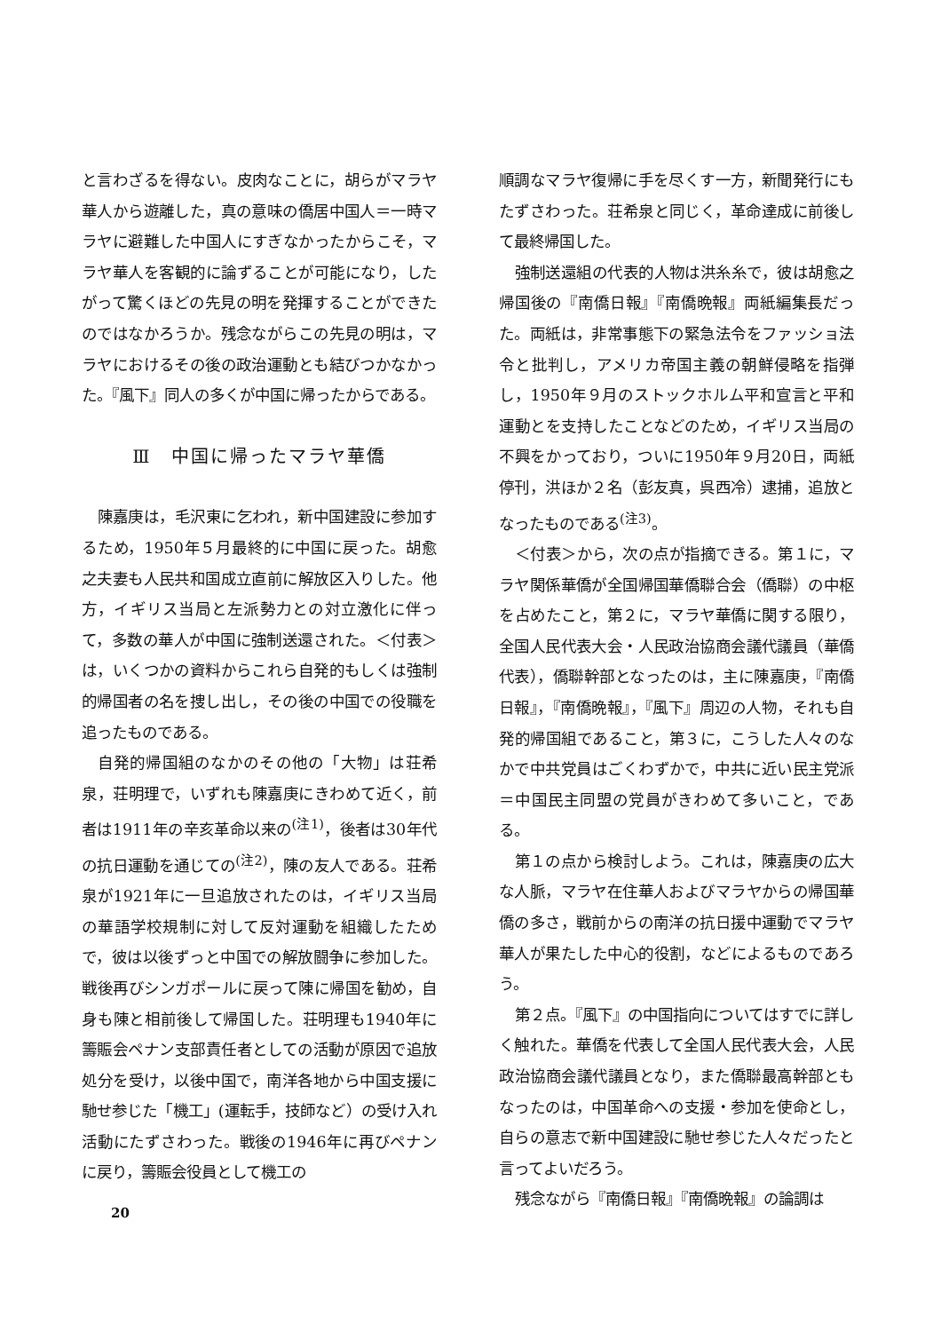と言わざるを得ない。皮肉なことに，胡らがマラヤ華人から遊離した，真の意味の僑居中国人＝一時マラヤに避難した中国人にすぎなかったからこそ，マラヤ華人を客観的に論ずることが可能になり，したがって驚くほどの先見の明を発揮することができたのではなかろうか。残念ながらこの先見の明は，マラヤにおけるその後の政治運動とも結びつかなかった。『風下』同人の多くが中国に帰ったからである。
Ⅲ　中国に帰ったマラヤ華僑
陳嘉庚は，毛沢東に乞われ，新中国建設に参加するため，1950年５月最終的に中国に戻った。胡愈之夫妻も人民共和国成立直前に解放区入りした。他方，イギリス当局と左派勢力との対立激化に伴って，多数の華人が中国に強制送還された。＜付表＞は，いくつかの資料からこれら自発的もしくは強制的帰国者の名を捜し出し，その後の中国での役職を追ったものである。
自発的帰国組のなかのその他の「大物」は荘希泉，荘明理で，いずれも陳嘉庚にきわめて近く，前者は1911年の辛亥革命以来の<sup>(注1)</sup>，後者は30年代の抗日運動を通じての<sup>(注2)</sup>，陳の友人である。荘希泉が1921年に一旦追放されたのは，イギリス当局の華語学校規制に対して反対運動を組織したためで，彼は以後ずっと中国での解放闘争に参加した。戦後再びシンガポールに戻って陳に帰国を勧め，自身も陳と相前後して帰国した。荘明理も1940年に籌賑会ペナン支部責任者としての活動が原因で追放処分を受け，以後中国で，南洋各地から中国支援に馳せ参じた「機工」(運転手，技師など）の受け入れ活動にたずさわった。戦後の1946年に再びペナンに戻り，籌賑会役員として機工の
順調なマラヤ復帰に手を尽くす一方，新聞発行にもたずさわった。荘希泉と同じく，革命達成に前後して最終帰国した。
強制送還組の代表的人物は洪糸糸で，彼は胡愈之帰国後の『南僑日報』『南僑晩報』両紙編集長だった。両紙は，非常事態下の緊急法令をファッショ法令と批判し，アメリカ帝国主義の朝鮮侵略を指弾し，1950年９月のストックホルム平和宣言と平和運動とを支持したことなどのため，イギリス当局の不興をかっており，ついに1950年９月20日，両紙停刊，洪ほか２名（彭友真，呉西冷）逮捕，追放となったものである<sup>(注3)</sup>。
＜付表＞から，次の点が指摘できる。第１に，マラヤ関係華僑が全国帰国華僑聯合会（僑聯）の中枢を占めたこと，第２に，マラヤ華僑に関する限り，全国人民代表大会・人民政治協商会議代議員（華僑代表），僑聯幹部となったのは，主に陳嘉庚，『南僑日報』，『南僑晩報』，『風下』周辺の人物，それも自発的帰国組であること，第３に，こうした人々のなかで中共党員はごくわずかで，中共に近い民主党派＝中国民主同盟の党員がきわめて多いこと，である。
第１の点から検討しよう。これは，陳嘉庚の広大な人脈，マラヤ在住華人およびマラヤからの帰国華僑の多さ，戦前からの南洋の抗日援中運動でマラヤ華人が果たした中心的役割，などによるものであろう。
第２点。『風下』の中国指向についてはすでに詳しく触れた。華僑を代表して全国人民代表大会，人民政治協商会議代議員となり，また僑聯最高幹部ともなったのは，中国革命への支援・参加を使命とし，自らの意志で新中国建設に馳せ参じた人々だったと言ってよいだろう。
残念ながら『南僑日報』『南僑晩報』の論調は
20